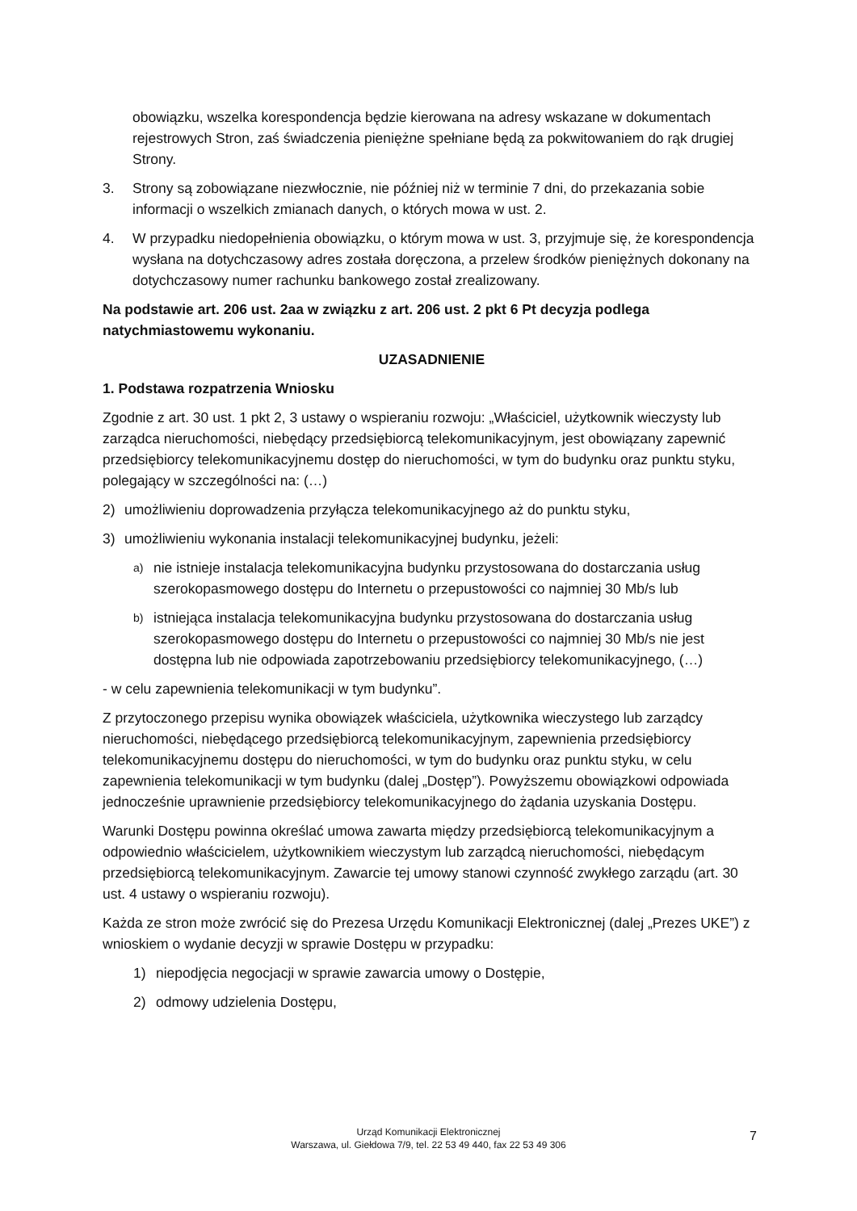obowiązku, wszelka korespondencja będzie kierowana na adresy wskazane w dokumentach rejestrowych Stron, zaś świadczenia pieniężne spełniane będą za pokwitowaniem do rąk drugiej Strony.
3. Strony są zobowiązane niezwłocznie, nie później niż w terminie 7 dni, do przekazania sobie informacji o wszelkich zmianach danych, o których mowa w ust. 2.
4. W przypadku niedopełnienia obowiązku, o którym mowa w ust. 3, przyjmuje się, że korespondencja wysłana na dotychczasowy adres została doręczona, a przelew środków pieniężnych dokonany na dotychczasowy numer rachunku bankowego został zrealizowany.
Na podstawie art. 206 ust. 2aa w związku z art. 206 ust. 2 pkt 6 Pt decyzja podlega natychmiastowemu wykonaniu.
UZASADNIENIE
1. Podstawa rozpatrzenia Wniosku
Zgodnie z art. 30 ust. 1 pkt 2, 3 ustawy o wspieraniu rozwoju: „Właściciel, użytkownik wieczysty lub zarządca nieruchomości, niebędący przedsiębiorcą telekomunikacyjnym, jest obowiązany zapewnić przedsiębiorcy telekomunikacyjnemu dostęp do nieruchomości, w tym do budynku oraz punktu styku, polegający w szczególności na: (…)
2) umożliwieniu doprowadzenia przyłącza telekomunikacyjnego aż do punktu styku,
3) umożliwieniu wykonania instalacji telekomunikacyjnej budynku, jeżeli:
a) nie istnieje instalacja telekomunikacyjna budynku przystosowana do dostarczania usług szerokopasmowego dostępu do Internetu o przepustowości co najmniej 30 Mb/s lub
b) istniejąca instalacja telekomunikacyjna budynku przystosowana do dostarczania usług szerokopasmowego dostępu do Internetu o przepustowości co najmniej 30 Mb/s nie jest dostępna lub nie odpowiada zapotrzebowaniu przedsiębiorcy telekomunikacyjnego, (…)
- w celu zapewnienia telekomunikacji w tym budynku”.
Z przytoczonego przepisu wynika obowiązek właściciela, użytkownika wieczystego lub zarządcy nieruchomości, niebędącego przedsiębiorcą telekomunikacyjnym, zapewnienia przedsiębiorcy telekomunikacyjnemu dostępu do nieruchomości, w tym do budynku oraz punktu styku, w celu zapewnienia telekomunikacji w tym budynku (dalej „Dostęp”). Powyższemu obowiązkowi odpowiada jednocześnie uprawnienie przedsiębiorcy telekomunikacyjnego do żądania uzyskania Dostępu.
Warunki Dostępu powinna określać umowa zawarta między przedsiębiorcą telekomunikacyjnym a odpowiednio właścicielem, użytkownikiem wieczystym lub zarządcą nieruchomości, niebędącym przedsiębiorcą telekomunikacyjnym. Zawarcie tej umowy stanowi czynność zwykłego zarządu (art. 30 ust. 4 ustawy o wspieraniu rozwoju).
Każda ze stron może zwrócić się do Prezesa Urzędu Komunikacji Elektronicznej (dalej „Prezes UKE”) z wnioskiem o wydanie decyzji w sprawie Dostępu w przypadku:
1) niepodjęcia negocjacji w sprawie zawarcia umowy o Dostępie,
2) odmowy udzielenia Dostępu,
Urząd Komunikacji Elektronicznej
Warszawa, ul. Giełdowa 7/9, tel. 22 53 49 440, fax 22 53 49 306
7